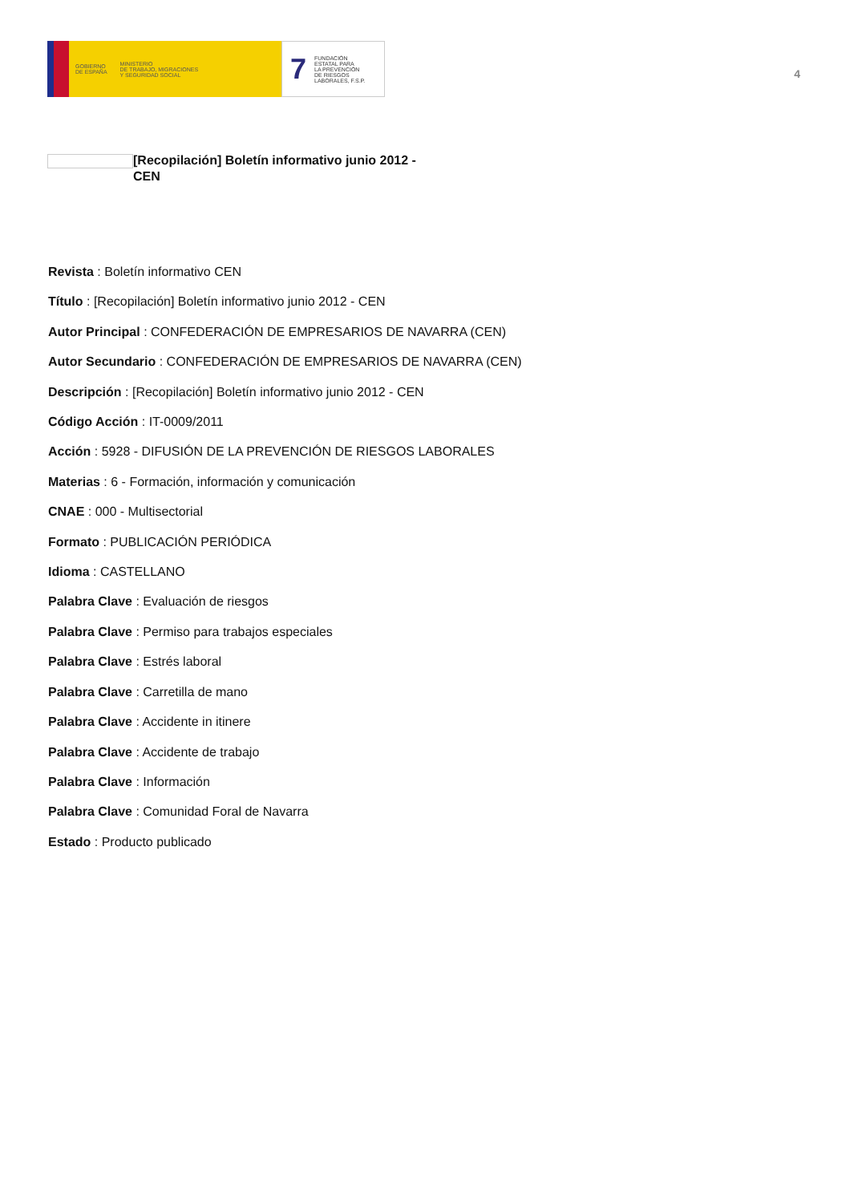GOBIERNO
DE ESPAÑA
MINISTERIO
DE TRABAJO, MIGRACIONES
Y SEGURIDAD SOCIAL
7
FUNDACIÓN
ESTATAL PARA
LA PREVENCIÓN
DE RIESGOS
LABORALES, F.S.P.
4
[Recopilación] Boletín informativo junio 2012 - CEN
Revista : Boletín informativo CEN
Título : [Recopilación] Boletín informativo junio 2012 - CEN
Autor Principal : CONFEDERACIÓN DE EMPRESARIOS DE NAVARRA (CEN)
Autor Secundario : CONFEDERACIÓN DE EMPRESARIOS DE NAVARRA (CEN)
Descripción : [Recopilación] Boletín informativo junio 2012 - CEN
Código Acción : IT-0009/2011
Acción : 5928 - DIFUSIÓN DE LA PREVENCIÓN DE RIESGOS LABORALES
Materias : 6 - Formación, información y comunicación
CNAE : 000 - Multisectorial
Formato : PUBLICACIÓN PERIÓDICA
Idioma : CASTELLANO
Palabra Clave : Evaluación de riesgos
Palabra Clave : Permiso para trabajos especiales
Palabra Clave : Estrés laboral
Palabra Clave : Carretilla de mano
Palabra Clave : Accidente in itinere
Palabra Clave : Accidente de trabajo
Palabra Clave : Información
Palabra Clave : Comunidad Foral de Navarra
Estado : Producto publicado